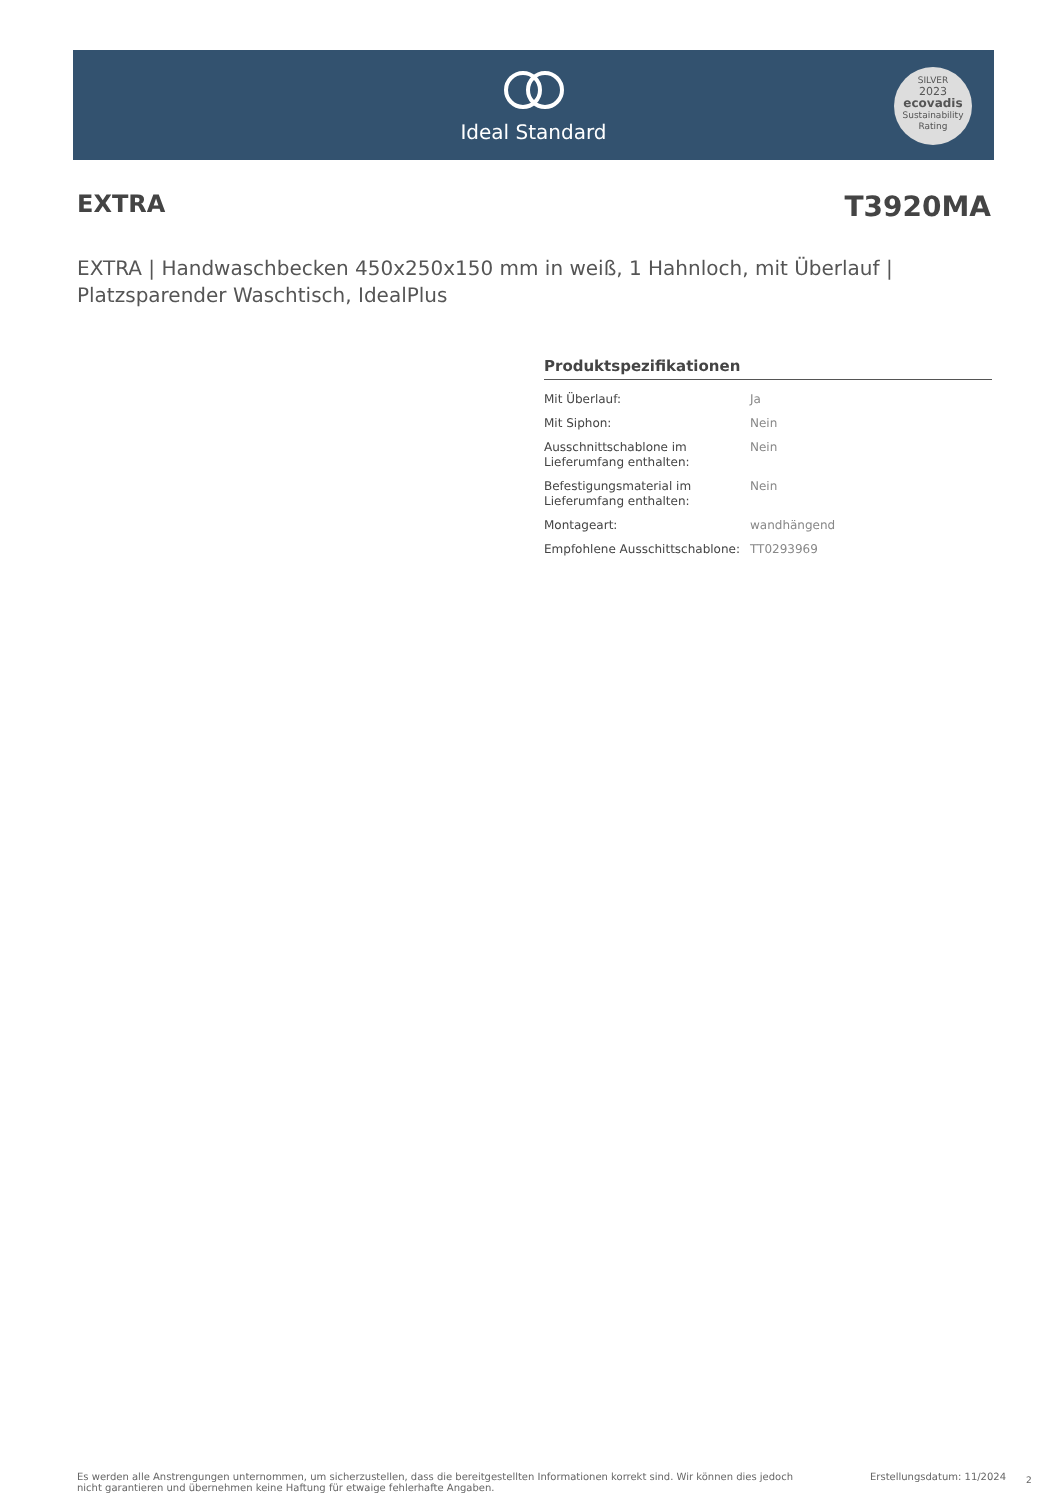Ideal Standard
SILVER
2023
ecovadis
Sustainability Rating
EXTRA T3920MA
EXTRA | Handwaschbecken 450x250x150 mm in weiß, 1 Hahnloch, mit Überlauf | Platzsparender Waschtisch, IdealPlus
Produktspezifikationen
| Mit Überlauf: | Ja |
| Mit Siphon: | Nein |
| Ausschnittschablone im Lieferumfang enthalten: | Nein |
| Befestigungsmaterial im Lieferumfang enthalten: | Nein |
| Montageart: | wandhängend |
| Empfohlene Ausschittschablone: | TT0293969 |
Es werden alle Anstrengungen unternommen, um sicherzustellen, dass die bereitgestellten Informationen korrekt sind. Wir können dies jedoch nicht garantieren und übernehmen keine Haftung für etwaige fehlerhafte Angaben.
Erstellungsdatum: 11/2024 2